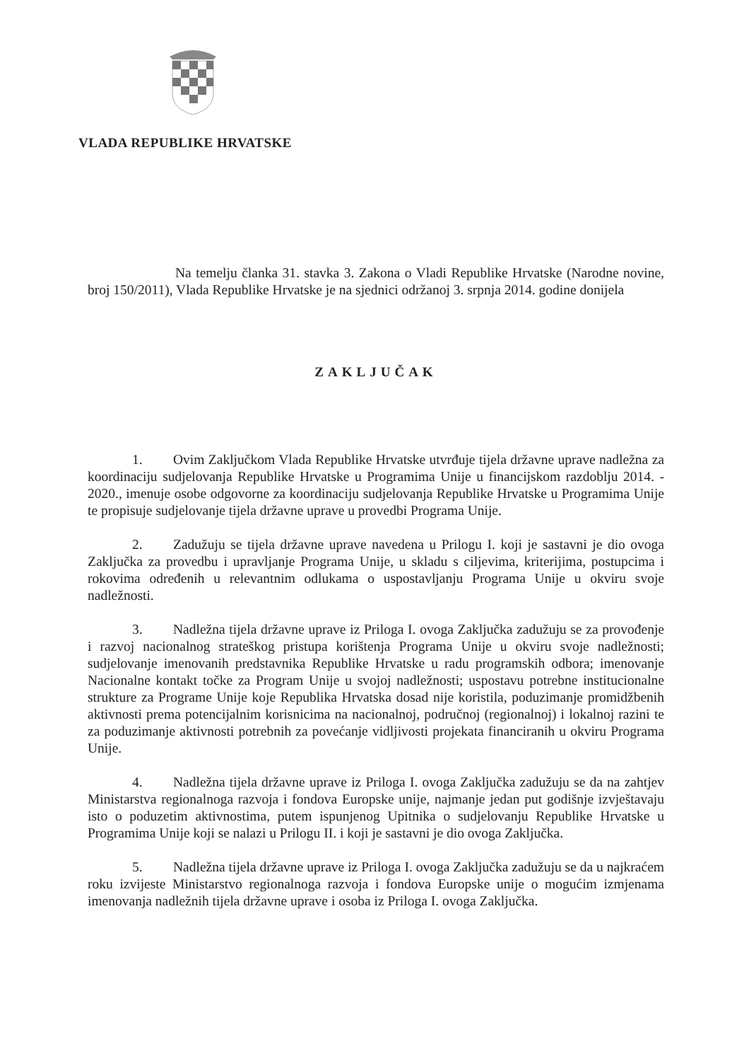VLADA REPUBLIKE HRVATSKE
Na temelju članka 31. stavka 3. Zakona o Vladi Republike Hrvatske (Narodne novine, broj 150/2011), Vlada Republike Hrvatske je na sjednici održanoj 3. srpnja 2014. godine donijela
ZAKLJUČAK
1. Ovim Zaključkom Vlada Republike Hrvatske utvrđuje tijela državne uprave nadležna za koordinaciju sudjelovanja Republike Hrvatske u Programima Unije u financijskom razdoblju 2014. - 2020., imenuje osobe odgovorne za koordinaciju sudjelovanja Republike Hrvatske u Programima Unije te propisuje sudjelovanje tijela državne uprave u provedbi Programa Unije.
2. Zadužuju se tijela državne uprave navedena u Prilogu I. koji je sastavni je dio ovoga Zaključka za provedbu i upravljanje Programa Unije, u skladu s ciljevima, kriterijima, postupcima i rokovima određenih u relevantnim odlukama o uspostavljanju Programa Unije u okviru svoje nadležnosti.
3. Nadležna tijela državne uprave iz Priloga I. ovoga Zaključka zadužuju se za provođenje i razvoj nacionalnog strateškog pristupa korištenja Programa Unije u okviru svoje nadležnosti; sudjelovanje imenovanih predstavnika Republike Hrvatske u radu programskih odbora; imenovanje Nacionalne kontakt točke za Program Unije u svojoj nadležnosti; uspostavu potrebne institucionalne strukture za Programe Unije koje Republika Hrvatska dosad nije koristila, poduzimanje promidžbenih aktivnosti prema potencijalnim korisnicima na nacionalnoj, područnoj (regionalnoj) i lokalnoj razini te za poduzimanje aktivnosti potrebnih za povećanje vidljivosti projekata financiranih u okviru Programa Unije.
4. Nadležna tijela državne uprave iz Priloga I. ovoga Zaključka zadužuju se da na zahtjev Ministarstva regionalnoga razvoja i fondova Europske unije, najmanje jedan put godišnje izvještavaju isto o poduzetim aktivnostima, putem ispunjenog Upitnika o sudjelovanju Republike Hrvatske u Programima Unije koji se nalazi u Prilogu II. i koji je sastavni je dio ovoga Zaključka.
5. Nadležna tijela državne uprave iz Priloga I. ovoga Zaključka zadužuju se da u najkraćem roku izvijeste Ministarstvo regionalnoga razvoja i fondova Europske unije o mogućim izmjenama imenovanja nadležnih tijela državne uprave i osoba iz Priloga I. ovoga Zaključka.